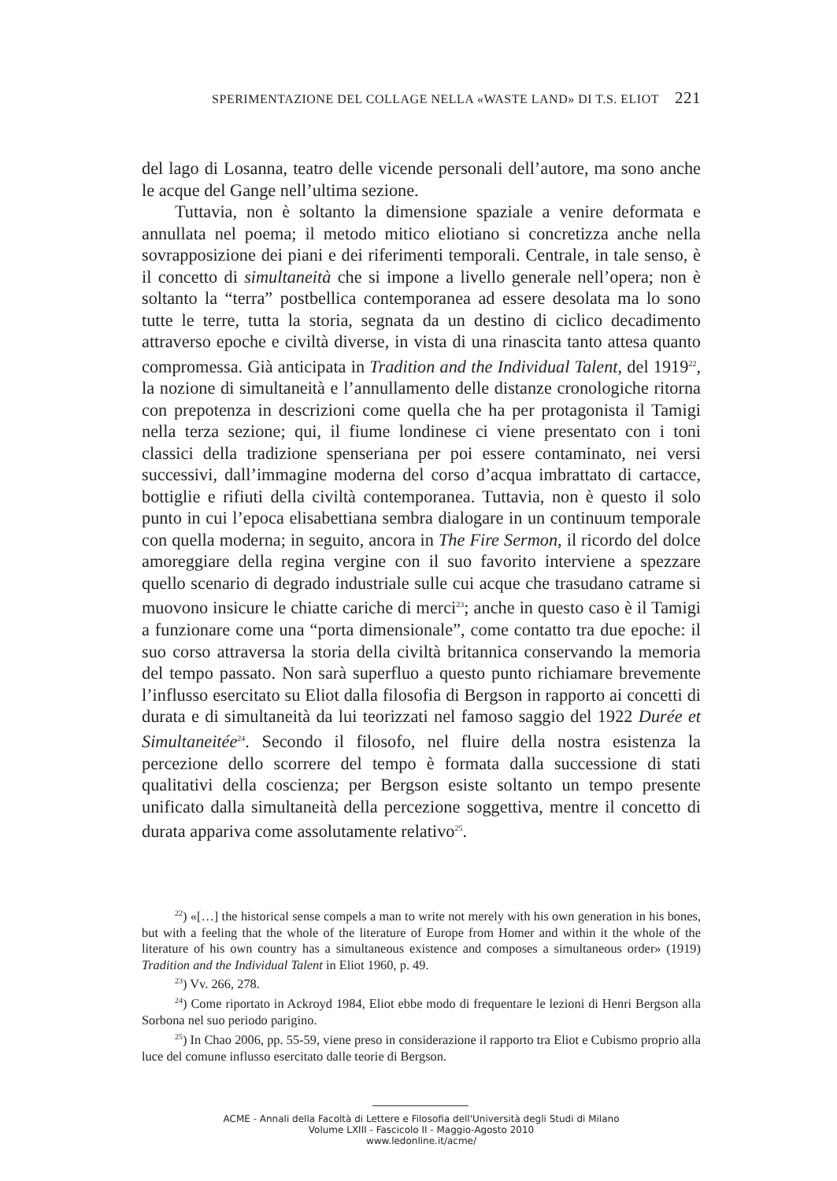SPERIMENTAZIONE DEL COLLAGE NELLA «WASTE LAND» DI T.S. ELIOT 221
del lago di Losanna, teatro delle vicende personali dell’autore, ma sono anche le acque del Gange nell’ultima sezione.
Tuttavia, non è soltanto la dimensione spaziale a venire deformata e annullata nel poema; il metodo mitico eliotiano si concretizza anche nella sovrapposizione dei piani e dei riferimenti temporali. Centrale, in tale senso, è il concetto di simultaneità che si impone a livello generale nell’opera; non è soltanto la “terra” postbellica contemporanea ad essere desolata ma lo sono tutte le terre, tutta la storia, segnata da un destino di ciclico decadimento attraverso epoche e civiltà diverse, in vista di una rinascita tanto attesa quanto compromessa. Già anticipata in Tradition and the Individual Talent, del 1919<sup>22</sup>, la nozione di simultaneità e l’annullamento delle distanze cronologiche ritorna con prepotenza in descrizioni come quella che ha per protagonista il Tamigi nella terza sezione; qui, il fiume londinese ci viene presentato con i toni classici della tradizione spenseriana per poi essere contaminato, nei versi successivi, dall’immagine moderna del corso d’acqua imbrattato di cartacce, bottiglie e rifiuti della civiltà contemporanea. Tuttavia, non è questo il solo punto in cui l’epoca elisabettiana sembra dialogare in un continuum temporale con quella moderna; in seguito, ancora in The Fire Sermon, il ricordo del dolce amoreggiare della regina vergine con il suo favorito interviene a spezzare quello scenario di degrado industriale sulle cui acque che trasudano catrame si muovono insicure le chiatte cariche di merci<sup>23</sup>; anche in questo caso è il Tamigi a funzionare come una “porta dimensionale”, come contatto tra due epoche: il suo corso attraversa la storia della civiltà britannica conservando la memoria del tempo passato. Non sarà superfluo a questo punto richiamare brevemente l’influsso esercitato su Eliot dalla filosofia di Bergson in rapporto ai concetti di durata e di simultaneità da lui teorizzati nel famoso saggio del 1922 Durée et Simultaneitée<sup>24</sup>. Secondo il filosofo, nel fluire della nostra esistenza la percezione dello scorrere del tempo è formata dalla successione di stati qualitativi della coscienza; per Bergson esiste soltanto un tempo presente unificato dalla simultaneità della percezione soggettiva, mentre il concetto di durata appariva come assolutamente relativo<sup>25</sup>.
<sup>22</sup>) «[…] the historical sense compels a man to write not merely with his own generation in his bones, but with a feeling that the whole of the literature of Europe from Homer and within it the whole of the literature of his own country has a simultaneous existence and composes a simultaneous order» (1919) Tradition and the Individual Talent in Eliot 1960, p. 49.
<sup>23</sup>) Vv. 266, 278.
<sup>24</sup>) Come riportato in Ackroyd 1984, Eliot ebbe modo di frequentare le lezioni di Henri Bergson alla Sorbona nel suo periodo parigino.
<sup>25</sup>) In Chao 2006, pp. 55-59, viene preso in considerazione il rapporto tra Eliot e Cubismo proprio alla luce del comune influsso esercitato dalle teorie di Bergson.
ACME - Annali della Facoltà di Lettere e Filosofia dell'Università degli Studi di Milano
Volume LXIII - Fascicolo II - Maggio-Agosto 2010
www.ledonline.it/acme/